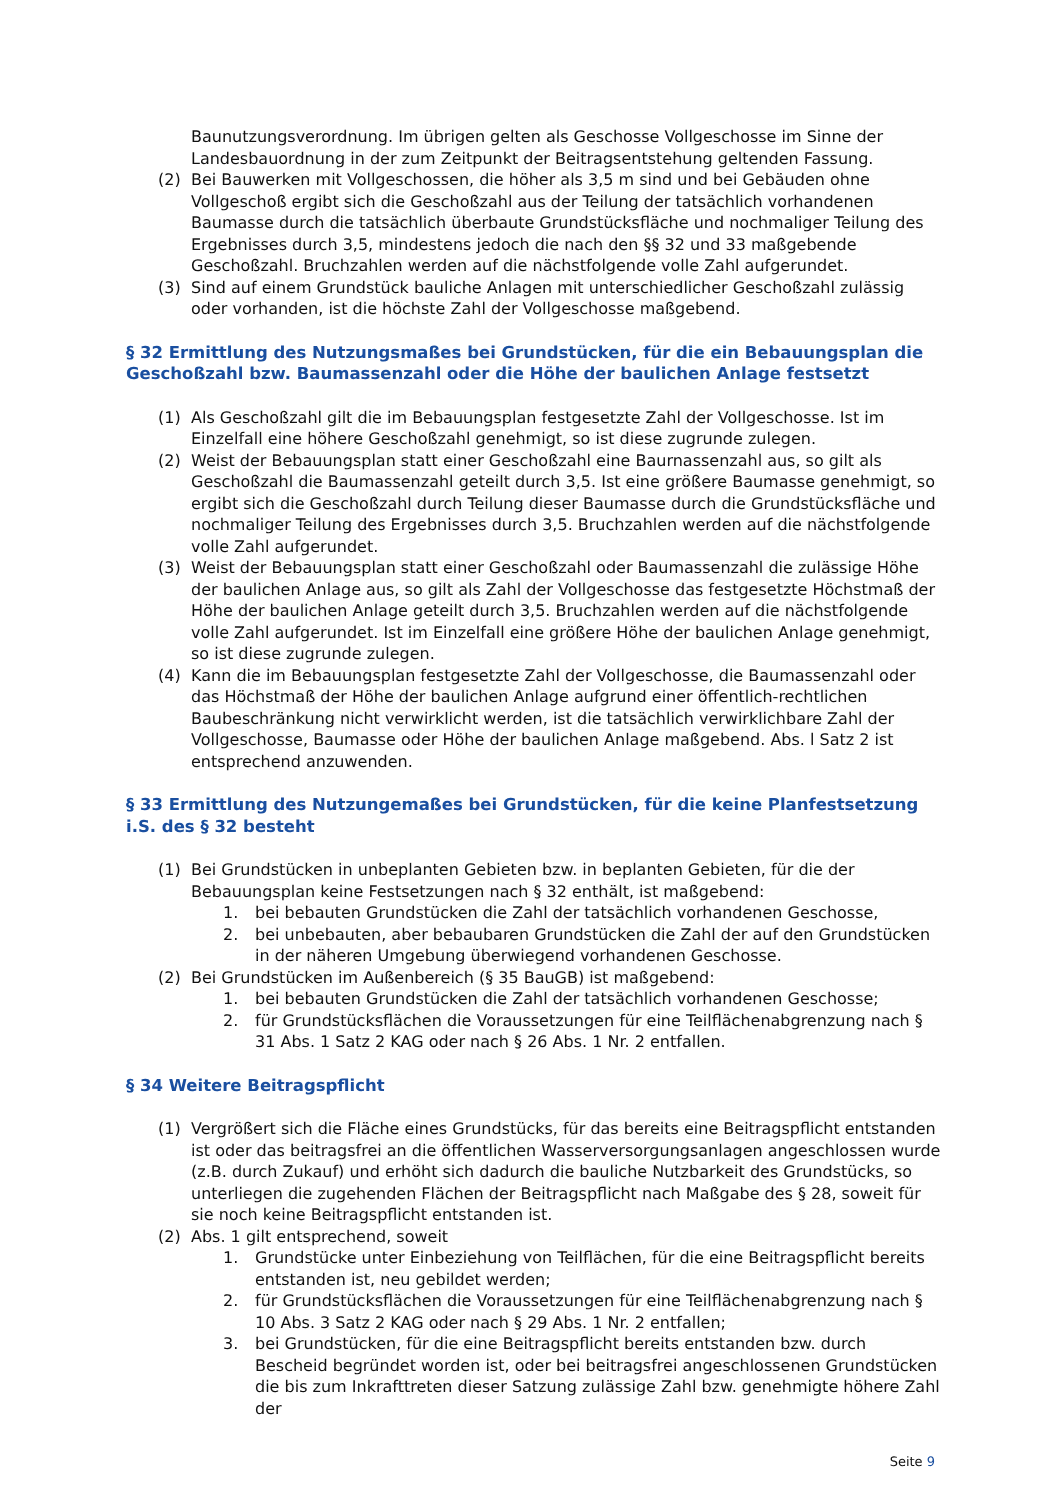Baunutzungsverordnung. Im übrigen gelten als Geschosse Vollgeschosse im Sinne der Landesbauordnung in der zum Zeitpunkt der Beitragsentstehung geltenden Fassung.
(2) Bei Bauwerken mit Vollgeschossen, die höher als 3,5 m sind und bei Gebäuden ohne Vollgeschoß ergibt sich die Geschoßzahl aus der Teilung der tatsächlich vorhandenen Baumasse durch die tatsächlich überbaute Grundstücksfläche und nochmaliger Teilung des Ergebnisses durch 3,5, mindestens jedoch die nach den §§ 32 und 33 maßgebende Geschoßzahl. Bruchzahlen werden auf die nächstfolgende volle Zahl aufgerundet.
(3) Sind auf einem Grundstück bauliche Anlagen mit unterschiedlicher Geschoßzahl zulässig oder vorhanden, ist die höchste Zahl der Vollgeschosse maßgebend.
§ 32 Ermittlung des Nutzungsmaßes bei Grundstücken, für die ein Bebauungsplan die Geschoßzahl bzw. Baumassenzahl oder die Höhe der baulichen Anlage festsetzt
(1) Als Geschoßzahl gilt die im Bebauungsplan festgesetzte Zahl der Vollgeschosse. Ist im Einzelfall eine höhere Geschoßzahl genehmigt, so ist diese zugrunde zulegen.
(2) Weist der Bebauungsplan statt einer Geschoßzahl eine Baurnassenzahl aus, so gilt als Geschoßzahl die Baumassenzahl geteilt durch 3,5. Ist eine größere Baumasse genehmigt, so ergibt sich die Geschoßzahl durch Teilung dieser Baumasse durch die Grundstücksfläche und nochmaliger Teilung des Ergebnisses durch 3,5. Bruchzahlen werden auf die nächstfolgende volle Zahl aufgerundet.
(3) Weist der Bebauungsplan statt einer Geschoßzahl oder Baumassenzahl die zulässige Höhe der baulichen Anlage aus, so gilt als Zahl der Vollgeschosse das festgesetzte Höchstmaß der Höhe der baulichen Anlage geteilt durch 3,5. Bruchzahlen werden auf die nächstfolgende volle Zahl aufgerundet. Ist im Einzelfall eine größere Höhe der baulichen Anlage genehmigt, so ist diese zugrunde zulegen.
(4) Kann die im Bebauungsplan festgesetzte Zahl der Vollgeschosse, die Baumassenzahl oder das Höchstmaß der Höhe der baulichen Anlage aufgrund einer öffentlich-rechtlichen Baubeschränkung nicht verwirklicht werden, ist die tatsächlich verwirklichbare Zahl der Vollgeschosse, Baumasse oder Höhe der baulichen Anlage maßgebend. Abs. l Satz 2 ist entsprechend anzuwenden.
§ 33 Ermittlung des Nutzungemaßes bei Grundstücken, für die keine Planfestsetzung i.S. des § 32 besteht
(1) Bei Grundstücken in unbeplanten Gebieten bzw. in beplanten Gebieten, für die der Bebauungsplan keine Festsetzungen nach § 32 enthält, ist maßgebend:
1. bei bebauten Grundstücken die Zahl der tatsächlich vorhandenen Geschosse,
2. bei unbebauten, aber bebaubaren Grundstücken die Zahl der auf den Grundstücken in der näheren Umgebung überwiegend vorhandenen Geschosse.
(2) Bei Grundstücken im Außenbereich (§ 35 BauGB) ist maßgebend:
1. bei bebauten Grundstücken die Zahl der tatsächlich vorhandenen Geschosse;
2. für Grundstücksflächen die Voraussetzungen für eine Teilflächenabgrenzung nach § 31 Abs. 1 Satz 2 KAG oder nach § 26 Abs. 1 Nr. 2 entfallen.
§ 34 Weitere Beitragspflicht
(1) Vergrößert sich die Fläche eines Grundstücks, für das bereits eine Beitragspflicht entstanden ist oder das beitragsfrei an die öffentlichen Wasserversorgungsanlagen angeschlossen wurde (z.B. durch Zukauf) und erhöht sich dadurch die bauliche Nutzbarkeit des Grundstücks, so unterliegen die zugehenden Flächen der Beitragspflicht nach Maßgabe des § 28, soweit für sie noch keine Beitragspflicht entstanden ist.
(2) Abs. 1 gilt entsprechend, soweit
1. Grundstücke unter Einbeziehung von Teilflächen, für die eine Beitragspflicht bereits entstanden ist, neu gebildet werden;
2. für Grundstücksflächen die Voraussetzungen für eine Teilflächenabgrenzung nach § 10 Abs. 3 Satz 2 KAG oder nach § 29 Abs. 1 Nr. 2 entfallen;
3. bei Grundstücken, für die eine Beitragspflicht bereits entstanden bzw. durch Bescheid begründet worden ist, oder bei beitragsfrei angeschlossenen Grundstücken die bis zum Inkrafttreten dieser Satzung zulässige Zahl bzw. genehmigte höhere Zahl der
Seite 9